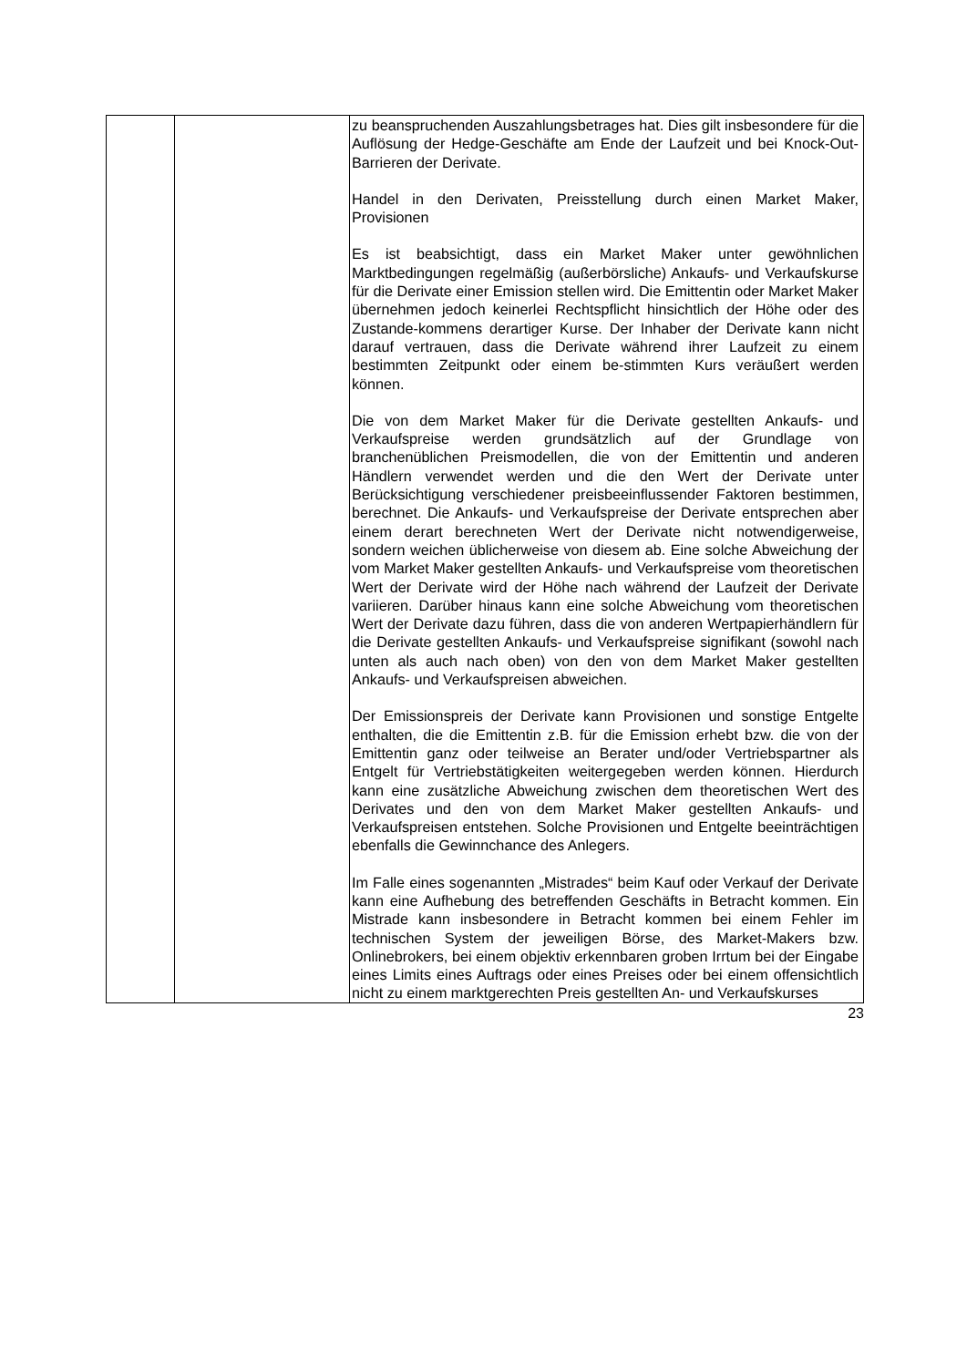| | | zu beanspruchenden Auszahlungsbetrages hat. Dies gilt insbesondere für die Auflösung der Hedge-Geschäfte am Ende der Laufzeit und bei Knock-Out-Barrieren der Derivate. Handel in den Derivaten, Preisstellung durch einen Market Maker, Provisionen Es ist beabsichtigt, dass ein Market Maker unter gewöhnlichen Marktbedingungen regelmäßig (außerbörsliche) Ankaufs- und Verkaufskurse für die Derivate einer Emission stellen wird. Die Emittentin oder Market Maker übernehmen jedoch keinerlei Rechtspflicht hinsichtlich der Höhe oder des Zustande-kommens derartiger Kurse. Der Inhaber der Derivate kann nicht darauf vertrauen, dass die Derivate während ihrer Laufzeit zu einem bestimmten Zeitpunkt oder einem be-stimmten Kurs veräußert werden können. Die von dem Market Maker für die Derivate gestellten Ankaufs- und Verkaufspreise werden grundsätzlich auf der Grundlage von branchenüblichen Preismodellen, die von der Emittentin und anderen Händlern verwendet werden und die den Wert der Derivate unter Berücksichtigung verschiedener preisbeeinflussender Faktoren bestimmen, berechnet. Die Ankaufs- und Verkaufspreise der Derivate entsprechen aber einem derart berechneten Wert der Derivate nicht notwendigerweise, sondern weichen üblicherweise von diesem ab. Eine solche Abweichung der vom Market Maker gestellten Ankaufs- und Verkaufspreise vom theoretischen Wert der Derivate wird der Höhe nach während der Laufzeit der Derivate variieren. Darüber hinaus kann eine solche Abweichung vom theoretischen Wert der Derivate dazu führen, dass die von anderen Wertpapierhändlern für die Derivate gestellten Ankaufs- und Verkaufspreise signifikant (sowohl nach unten als auch nach oben) von den von dem Market Maker gestellten Ankaufs- und Verkaufspreisen abweichen. Der Emissionspreis der Derivate kann Provisionen und sonstige Entgelte enthalten, die die Emittentin z.B. für die Emission erhebt bzw. die von der Emittentin ganz oder teilweise an Berater und/oder Vertriebspartner als Entgelt für Vertriebstätigkeiten weitergegeben werden können. Hierdurch kann eine zusätzliche Abweichung zwischen dem theoretischen Wert des Derivates und den von dem Market Maker gestellten Ankaufs- und Verkaufspreisen entstehen. Solche Provisionen und Entgelte beeinträchtigen ebenfalls die Gewinnchance des Anlegers. Im Falle eines sogenannten „Mistrades“ beim Kauf oder Verkauf der Derivate kann eine Aufhebung des betreffenden Geschäfts in Betracht kommen. Ein Mistrade kann insbesondere in Betracht kommen bei einem Fehler im technischen System der jeweiligen Börse, des Market-Makers bzw. Onlinebrokers, bei einem objektiv erkennbaren groben Irrtum bei der Eingabe eines Limits eines Auftrags oder eines Preises oder bei einem offensichtlich nicht zu einem marktgerechten Preis gestellten An- und Verkaufskurses |
23